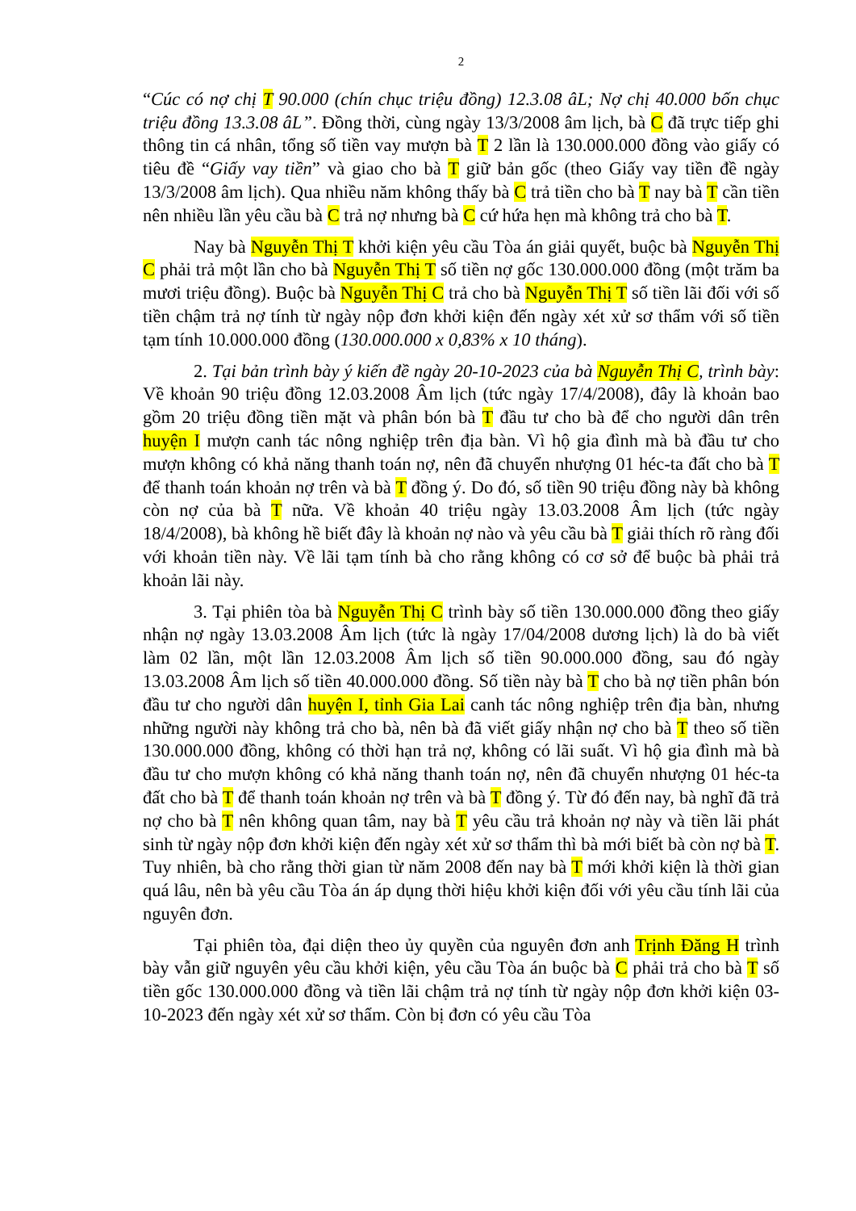2
“Cúc có nợ chị T 90.000 (chín chục triệu đồng) 12.3.08 âL; Nợ chị 40.000 bốn chục triệu đồng 13.3.08 âL”. Đồng thời, cùng ngày 13/3/2008 âm lịch, bà C đã trực tiếp ghi thông tin cá nhân, tổng số tiền vay mượn bà T 2 lần là 130.000.000 đồng vào giấy có tiêu đề “Giấy vay tiền” và giao cho bà T giữ bản gốc (theo Giấy vay tiền đề ngày 13/3/2008 âm lịch). Qua nhiều năm không thấy bà C trả tiền cho bà T nay bà T cần tiền nên nhiều lần yêu cầu bà C trả nợ nhưng bà C cứ hứa hẹn mà không trả cho bà T.
Nay bà Nguyễn Thị T khởi kiện yêu cầu Tòa án giải quyết, buộc bà Nguyễn Thị C phải trả một lần cho bà Nguyễn Thị T số tiền nợ gốc 130.000.000 đồng (một trăm ba mươi triệu đồng). Buộc bà Nguyễn Thị C trả cho bà Nguyễn Thị T số tiền lãi đối với số tiền chậm trả nợ tính từ ngày nộp đơn khởi kiện đến ngày xét xử sơ thẩm với số tiền tạm tính 10.000.000 đồng (130.000.000 x 0,83% x 10 tháng).
2. Tại bản trình bày ý kiến đề ngày 20-10-2023 của bà Nguyễn Thị C, trình bày: Về khoản 90 triệu đồng 12.03.2008 Âm lịch (tức ngày 17/4/2008), đây là khoản bao gồm 20 triệu đồng tiền mặt và phân bón bà T đầu tư cho bà để cho người dân trên huyện I mượn canh tác nông nghiệp trên địa bàn. Vì hộ gia đình mà bà đầu tư cho mượn không có khả năng thanh toán nợ, nên đã chuyển nhượng 01 héc-ta đất cho bà T để thanh toán khoản nợ trên và bà T đồng ý. Do đó, số tiền 90 triệu đồng này bà không còn nợ của bà T nữa. Về khoản 40 triệu ngày 13.03.2008 Âm lịch (tức ngày 18/4/2008), bà không hề biết đây là khoản nợ nào và yêu cầu bà T giải thích rõ ràng đối với khoản tiền này. Về lãi tạm tính bà cho rằng không có cơ sở để buộc bà phải trả khoản lãi này.
3. Tại phiên tòa bà Nguyễn Thị C trình bày số tiền 130.000.000 đồng theo giấy nhận nợ ngày 13.03.2008 Âm lịch (tức là ngày 17/04/2008 dương lịch) là do bà viết làm 02 lần, một lần 12.03.2008 Âm lịch số tiền 90.000.000 đồng, sau đó ngày 13.03.2008 Âm lịch số tiền 40.000.000 đồng. Số tiền này bà T cho bà nợ tiền phân bón đầu tư cho người dân huyện I, tỉnh Gia Lai canh tác nông nghiệp trên địa bàn, nhưng những người này không trả cho bà, nên bà đã viết giấy nhận nợ cho bà T theo số tiền 130.000.000 đồng, không có thời hạn trả nợ, không có lãi suất. Vì hộ gia đình mà bà đầu tư cho mượn không có khả năng thanh toán nợ, nên đã chuyển nhượng 01 héc-ta đất cho bà T để thanh toán khoản nợ trên và bà T đồng ý. Từ đó đến nay, bà nghĩ đã trả nợ cho bà T nên không quan tâm, nay bà T yêu cầu trả khoản nợ này và tiền lãi phát sinh từ ngày nộp đơn khởi kiện đến ngày xét xử sơ thẩm thì bà mới biết bà còn nợ bà T. Tuy nhiên, bà cho rằng thời gian từ năm 2008 đến nay bà T mới khởi kiện là thời gian quá lâu, nên bà yêu cầu Tòa án áp dụng thời hiệu khởi kiện đối với yêu cầu tính lãi của nguyên đơn.
Tại phiên tòa, đại diện theo ủy quyền của nguyên đơn anh Trịnh Đăng H trình bày vẫn giữ nguyên yêu cầu khởi kiện, yêu cầu Tòa án buộc bà C phải trả cho bà T số tiền gốc 130.000.000 đồng và tiền lãi chậm trả nợ tính từ ngày nộp đơn khởi kiện 03-10-2023 đến ngày xét xử sơ thẩm. Còn bị đơn có yêu cầu Tòa